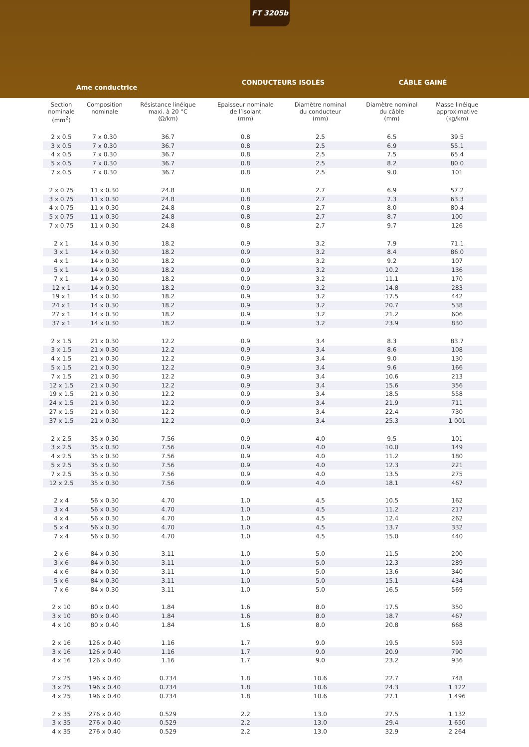FT 3205b
Ame conductrice
CONDUCTEURS ISOLÉS CÂBLE GAINÉ
| Section nominale (mm<sup>2</sup>) | Composition nominale | Résistance linéique maxi. à 20 °C (Ω/km) | Epaisseur nominale de l’isolant (mm) | Diamètre nominal du conducteur (mm) | Diamètre nominal du câble (mm) | Masse linéique approximative (kg/km) |
| --- | --- | --- | --- | --- | --- | --- |
| 2 x 0.5 | 7 x 0.30 | 36.7 | 0.8 | 2.5 | 6.5 | 39.5 |
| 3 x 0.5 | 7 x 0.30 | 36.7 | 0.8 | 2.5 | 6.9 | 55.1 |
| 4 x 0.5 | 7 x 0.30 | 36.7 | 0.8 | 2.5 | 7.5 | 65.4 |
| 5 x 0.5 | 7 x 0.30 | 36.7 | 0.8 | 2.5 | 8.2 | 80.0 |
| 7 x 0.5 | 7 x 0.30 | 36.7 | 0.8 | 2.5 | 9.0 | 101 |
| 2 x 0.75 | 11 x 0.30 | 24.8 | 0.8 | 2.7 | 6.9 | 57.2 |
| 3 x 0.75 | 11 x 0.30 | 24.8 | 0.8 | 2.7 | 7.3 | 63.3 |
| 4 x 0.75 | 11 x 0.30 | 24.8 | 0.8 | 2.7 | 8.0 | 80.4 |
| 5 x 0.75 | 11 x 0.30 | 24.8 | 0.8 | 2.7 | 8.7 | 100 |
| 7 x 0.75 | 11 x 0.30 | 24.8 | 0.8 | 2.7 | 9.7 | 126 |
| 2 x 1 | 14 x 0.30 | 18.2 | 0.9 | 3.2 | 7.9 | 71.1 |
| 3 x 1 | 14 x 0.30 | 18.2 | 0.9 | 3.2 | 8.4 | 86.0 |
| 4 x 1 | 14 x 0.30 | 18.2 | 0.9 | 3.2 | 9.2 | 107 |
| 5 x 1 | 14 x 0.30 | 18.2 | 0.9 | 3.2 | 10.2 | 136 |
| 7 x 1 | 14 x 0.30 | 18.2 | 0.9 | 3.2 | 11.1 | 170 |
| 12 x 1 | 14 x 0.30 | 18.2 | 0.9 | 3.2 | 14.8 | 283 |
| 19 x 1 | 14 x 0.30 | 18.2 | 0.9 | 3.2 | 17.5 | 442 |
| 24 x 1 | 14 x 0.30 | 18.2 | 0.9 | 3.2 | 20.7 | 538 |
| 27 x 1 | 14 x 0.30 | 18.2 | 0.9 | 3.2 | 21.2 | 606 |
| 37 x 1 | 14 x 0.30 | 18.2 | 0.9 | 3.2 | 23.9 | 830 |
| 2 x 1.5 | 21 x 0.30 | 12.2 | 0.9 | 3.4 | 8.3 | 83.7 |
| 3 x 1.5 | 21 x 0.30 | 12.2 | 0.9 | 3.4 | 8.6 | 108 |
| 4 x 1.5 | 21 x 0.30 | 12.2 | 0.9 | 3.4 | 9.0 | 130 |
| 5 x 1.5 | 21 x 0.30 | 12.2 | 0.9 | 3.4 | 9.6 | 166 |
| 7 x 1.5 | 21 x 0.30 | 12.2 | 0.9 | 3.4 | 10.6 | 213 |
| 12 x 1.5 | 21 x 0.30 | 12.2 | 0.9 | 3.4 | 15.6 | 356 |
| 19 x 1.5 | 21 x 0.30 | 12.2 | 0.9 | 3.4 | 18.5 | 558 |
| 24 x 1.5 | 21 x 0.30 | 12.2 | 0.9 | 3.4 | 21.9 | 711 |
| 27 x 1.5 | 21 x 0.30 | 12.2 | 0.9 | 3.4 | 22.4 | 730 |
| 37 x 1.5 | 21 x 0.30 | 12.2 | 0.9 | 3.4 | 25.3 | 1 001 |
| 2 x 2.5 | 35 x 0.30 | 7.56 | 0.9 | 4.0 | 9.5 | 101 |
| 3 x 2.5 | 35 x 0.30 | 7.56 | 0.9 | 4.0 | 10.0 | 149 |
| 4 x 2.5 | 35 x 0.30 | 7.56 | 0.9 | 4.0 | 11.2 | 180 |
| 5 x 2.5 | 35 x 0.30 | 7.56 | 0.9 | 4.0 | 12.3 | 221 |
| 7 x 2.5 | 35 x 0.30 | 7.56 | 0.9 | 4.0 | 13.5 | 275 |
| 12 x 2.5 | 35 x 0.30 | 7.56 | 0.9 | 4.0 | 18.1 | 467 |
| 2 x 4 | 56 x 0.30 | 4.70 | 1.0 | 4.5 | 10.5 | 162 |
| 3 x 4 | 56 x 0.30 | 4.70 | 1.0 | 4.5 | 11.2 | 217 |
| 4 x 4 | 56 x 0.30 | 4.70 | 1.0 | 4.5 | 12.4 | 262 |
| 5 x 4 | 56 x 0.30 | 4.70 | 1.0 | 4.5 | 13.7 | 332 |
| 7 x 4 | 56 x 0.30 | 4.70 | 1.0 | 4.5 | 15.0 | 440 |
| 2 x 6 | 84 x 0.30 | 3.11 | 1.0 | 5.0 | 11.5 | 200 |
| 3 x 6 | 84 x 0.30 | 3.11 | 1.0 | 5.0 | 12.3 | 289 |
| 4 x 6 | 84 x 0.30 | 3.11 | 1.0 | 5.0 | 13.6 | 340 |
| 5 x 6 | 84 x 0.30 | 3.11 | 1.0 | 5.0 | 15.1 | 434 |
| 7 x 6 | 84 x 0.30 | 3.11 | 1.0 | 5.0 | 16.5 | 569 |
| 2 x 10 | 80 x 0.40 | 1.84 | 1.6 | 8.0 | 17.5 | 350 |
| 3 x 10 | 80 x 0.40 | 1.84 | 1.6 | 8.0 | 18.7 | 467 |
| 4 x 10 | 80 x 0.40 | 1.84 | 1.6 | 8.0 | 20.8 | 668 |
| 2 x 16 | 126 x 0.40 | 1.16 | 1.7 | 9.0 | 19.5 | 593 |
| 3 x 16 | 126 x 0.40 | 1.16 | 1.7 | 9.0 | 20.9 | 790 |
| 4 x 16 | 126 x 0.40 | 1.16 | 1.7 | 9.0 | 23.2 | 936 |
| 2 x 25 | 196 x 0.40 | 0.734 | 1.8 | 10.6 | 22.7 | 748 |
| 3 x 25 | 196 x 0.40 | 0.734 | 1.8 | 10.6 | 24.3 | 1 122 |
| 4 x 25 | 196 x 0.40 | 0.734 | 1.8 | 10.6 | 27.1 | 1 496 |
| 2 x 35 | 276 x 0.40 | 0.529 | 2.2 | 13.0 | 27.5 | 1 132 |
| 3 x 35 | 276 x 0.40 | 0.529 | 2.2 | 13.0 | 29.4 | 1 650 |
| 4 x 35 | 276 x 0.40 | 0.529 | 2.2 | 13.0 | 32.9 | 2 264 |